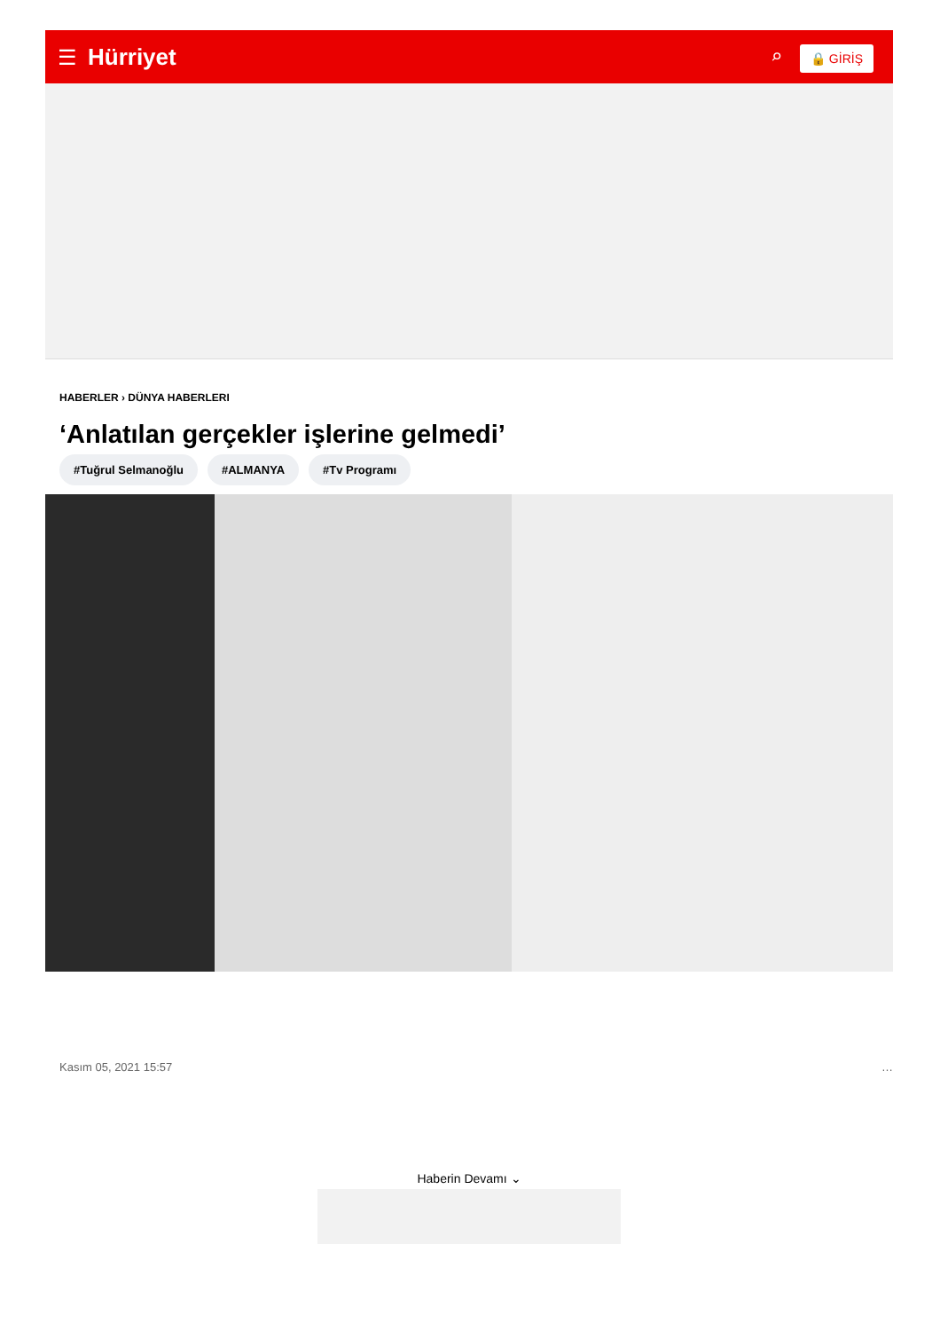☰ Hürriyet
⌕ 🔒 GİRİŞ
HABERLER › DÜNYA HABERLERI
‘Anlatılan gerçekler işlerine gelmedi’
#Tuğrul Selmanoğlu #ALMANYA #Tv Programı
Kasım 05, 2021 15:57 …
Haberin Devamı ⌄